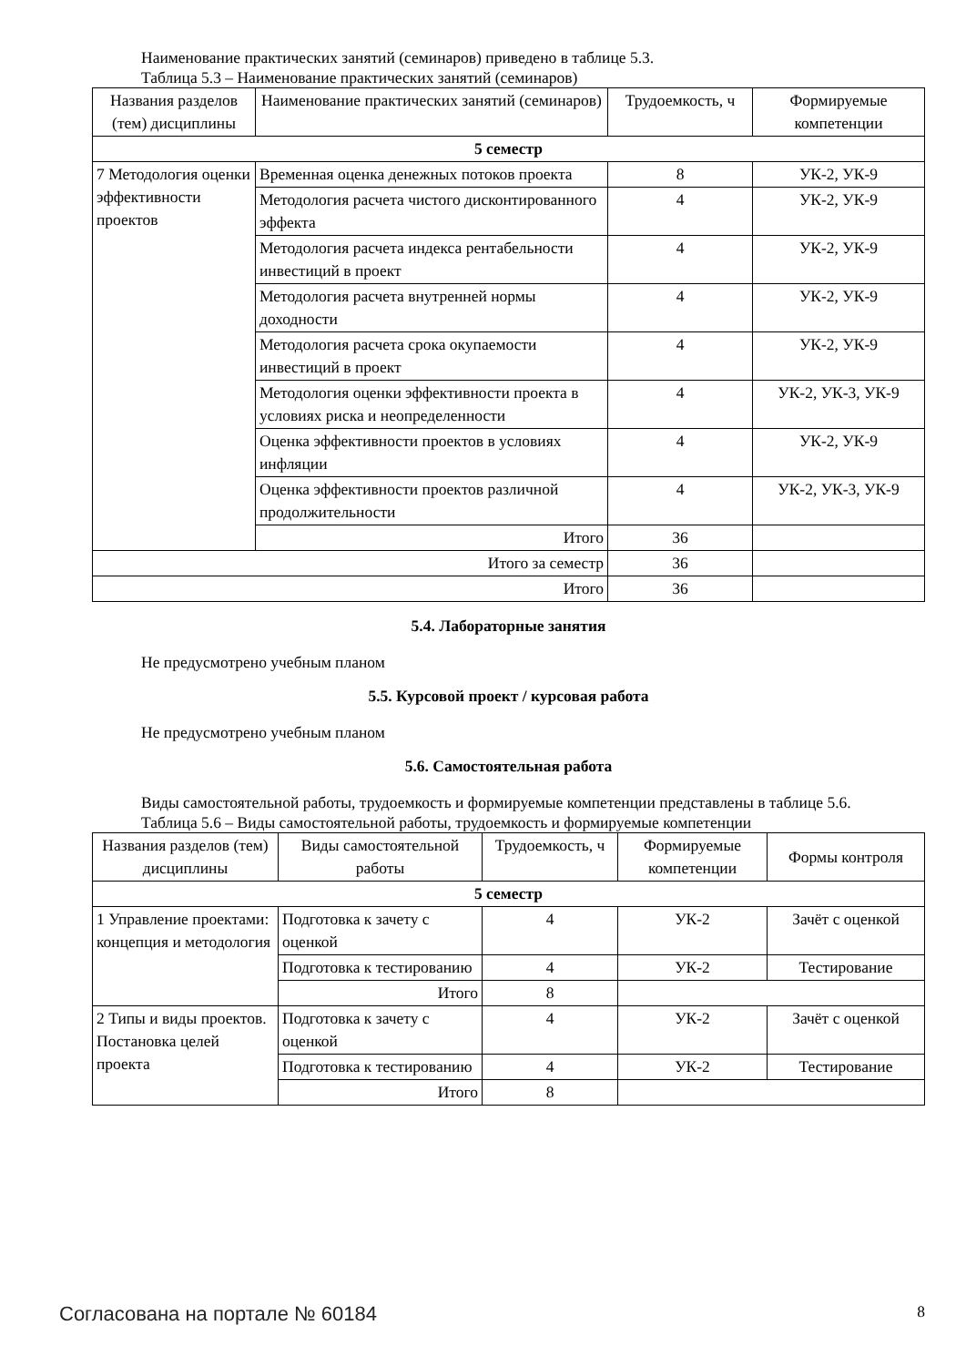Наименование практических занятий (семинаров) приведено в таблице 5.3.
Таблица 5.3 – Наименование практических занятий (семинаров)
| Названия разделов (тем) дисциплины | Наименование практических занятий (семинаров) | Трудоемкость, ч | Формируемые компетенции |
| --- | --- | --- | --- |
| 5 семестр | | | |
| 7 Методология оценки эффективности проектов | Временная оценка денежных потоков проекта | 8 | УК-2, УК-9 |
| | Методология расчета чистого дисконтированного эффекта | 4 | УК-2, УК-9 |
| | Методология расчета индекса рентабельности инвестиций в проект | 4 | УК-2, УК-9 |
| | Методология расчета внутренней нормы доходности | 4 | УК-2, УК-9 |
| | Методология расчета срока окупаемости инвестиций в проект | 4 | УК-2, УК-9 |
| | Методология оценки эффективности проекта в условиях риска и неопределенности | 4 | УК-2, УК-3, УК-9 |
| | Оценка эффективности проектов в условиях инфляции | 4 | УК-2, УК-9 |
| | Оценка эффективности проектов различной продолжительности | 4 | УК-2, УК-3, УК-9 |
| | Итого | 36 | |
| Итого за семестр | | 36 | |
| Итого | | 36 | |
5.4. Лабораторные занятия
Не предусмотрено учебным планом
5.5. Курсовой проект / курсовая работа
Не предусмотрено учебным планом
5.6. Самостоятельная работа
Виды самостоятельной работы, трудоемкость и формируемые компетенции представлены в таблице 5.6.
Таблица 5.6 – Виды самостоятельной работы, трудоемкость и формируемые компетенции
| Названия разделов (тем) дисциплины | Виды самостоятельной работы | Трудоемкость, ч | Формируемые компетенции | Формы контроля |
| --- | --- | --- | --- | --- |
| 5 семестр | | | | |
| 1 Управление проектами: концепция и методология | Подготовка к зачету с оценкой | 4 | УК-2 | Зачёт с оценкой |
| | Подготовка к тестированию | 4 | УК-2 | Тестирование |
| | Итого | 8 | | |
| 2 Типы и виды проектов. Постановка целей проекта | Подготовка к зачету с оценкой | 4 | УК-2 | Зачёт с оценкой |
| | Подготовка к тестированию | 4 | УК-2 | Тестирование |
| | Итого | 8 | | |
Согласована на портале № 60184 8